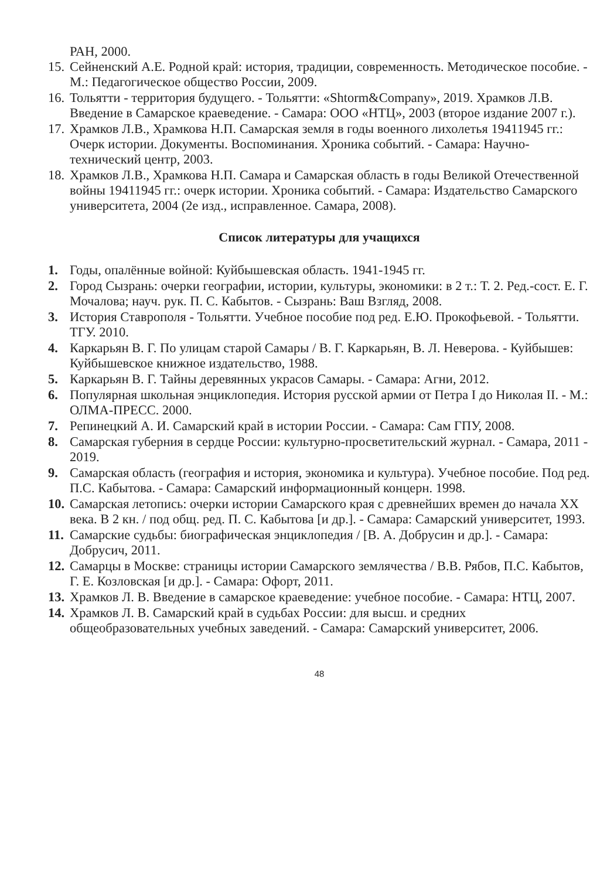РАН, 2000.
15. Сейненский А.Е. Родной край: история, традиции, современность. Методическое пособие. - М.: Педагогическое общество России, 2009.
16. Тольятти - территория будущего. - Тольятти: «Shtorm&Company», 2019. Храмков Л.В. Введение в Самарское краеведение. - Самара: ООО «НТЦ», 2003 (второе издание 2007 г.).
17. Храмков Л.В., Храмкова Н.П. Самарская земля в годы военного лихолетья 19411945 гг.: Очерк истории. Документы. Воспоминания. Хроника событий. - Самара: Научно-технический центр, 2003.
18. Храмков Л.В., Храмкова Н.П. Самара и Самарская область в годы Великой Отечественной войны 19411945 гг.: очерк истории. Хроника событий. - Самара: Издательство Самарского университета, 2004 (2е изд., исправленное. Самара, 2008).
Список литературы для учащихся
1. Годы, опалённые войной: Куйбышевская область. 1941-1945 гг.
2. Город Сызрань: очерки географии, истории, культуры, экономики: в 2 т.: Т. 2. Ред.-сост. Е. Г. Мочалова; науч. рук. П. С. Кабытов. - Сызрань: Ваш Взгляд, 2008.
3. История Ставрополя - Тольятти. Учебное пособие под ред. Е.Ю. Прокофьевой. - Тольятти. ТГУ. 2010.
4. Каркарьян В. Г. По улицам старой Самары / В. Г. Каркарьян, В. Л. Неверова. - Куйбышев: Куйбышевское книжное издательство, 1988.
5. Каркарьян В. Г. Тайны деревянных украсов Самары. - Самара: Агни, 2012.
6. Популярная школьная энциклопедия. История русской армии от Петра I до Николая II. - М.: ОЛМА-ПРЕСС. 2000.
7. Репинецкий А. И. Самарский край в истории России. - Самара: Сам ГПУ, 2008.
8. Самарская губерния в сердце России: культурно-просветительский журнал. - Самара, 2011 - 2019.
9. Самарская область (география и история, экономика и культура). Учебное пособие. Под ред. П.С. Кабытова. - Самара: Самарский информационный концерн. 1998.
10. Самарская летопись: очерки истории Самарского края с древнейших времен до начала XX века. В 2 кн. / под общ. ред. П. С. Кабытова [и др.]. - Самара: Самарский университет, 1993.
11. Самарские судьбы: биографическая энциклопедия / [В. А. Добрусин и др.]. - Самара: Добрусич, 2011.
12. Самарцы в Москве: страницы истории Самарского землячества / В.В. Рябов, П.С. Кабытов, Г. Е. Козловская [и др.]. - Самара: Офорт, 2011.
13. Храмков Л. В. Введение в самарское краеведение: учебное пособие. - Самара: НТЦ, 2007.
14. Храмков Л. В. Самарский край в судьбах России: для высш. и средних общеобразовательных учебных заведений. - Самара: Самарский университет, 2006.
48